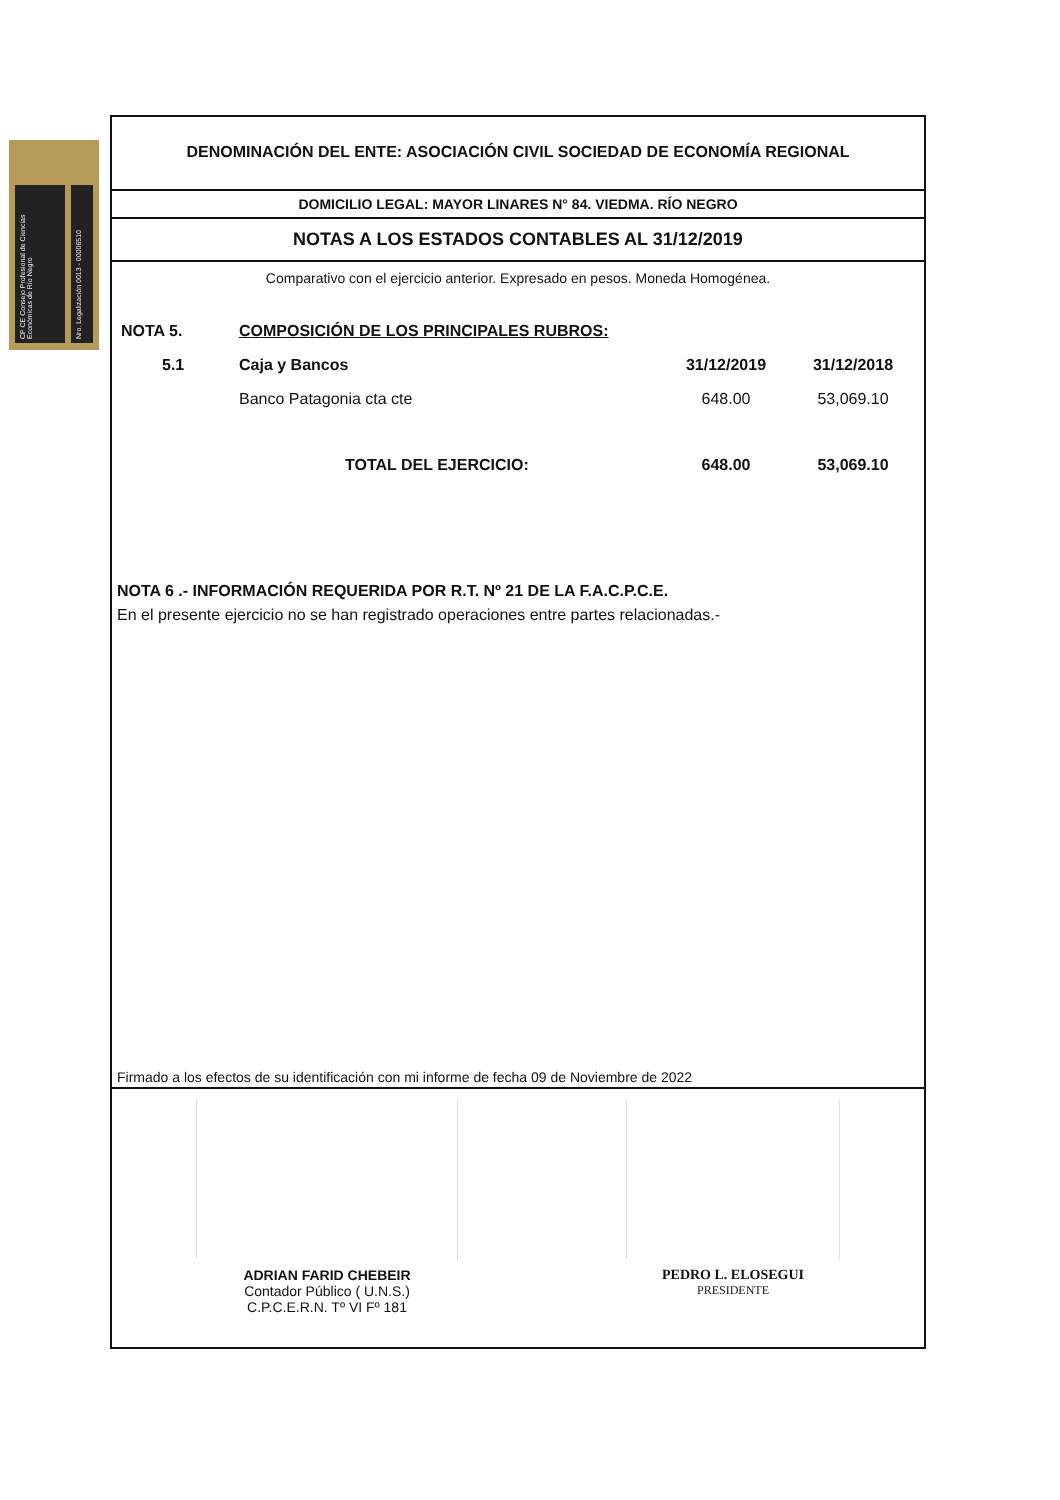CP CE Consejo Profesional de Ciencias Económicas de Río Negro
Nro. Legalización 0013 - 00006510
DENOMINACIÓN DEL ENTE: ASOCIACIÓN CIVIL SOCIEDAD DE ECONOMÍA REGIONAL
DOMICILIO LEGAL: MAYOR LINARES N° 84. VIEDMA. RÍO NEGRO
NOTAS A LOS ESTADOS CONTABLES AL 31/12/2019
Comparativo con el ejercicio anterior. Expresado en pesos. Moneda Homogénea.
| NOTA 5. | COMPOSICIÓN DE LOS PRINCIPALES RUBROS: | | |
| 5.1 | Caja y Bancos | 31/12/2019 | 31/12/2018 |
| | Banco Patagonia cta cte | 648.00 | 53,069.10 |
| | TOTAL DEL EJERCICIO: | 648.00 | 53,069.10 |
NOTA 6 .- INFORMACIÓN REQUERIDA POR R.T. Nº 21 DE LA F.A.C.P.C.E.
En el presente ejercicio no se han registrado operaciones entre partes relacionadas.-
Firmado a los efectos de su identificación con mi informe de fecha 09 de Noviembre de 2022
ADRIAN FARID CHEBEIR
Contador Público ( U.N.S.)
C.P.C.E.R.N. Tº VI Fº 181
PEDRO L. ELOSEGUI
PRESIDENTE